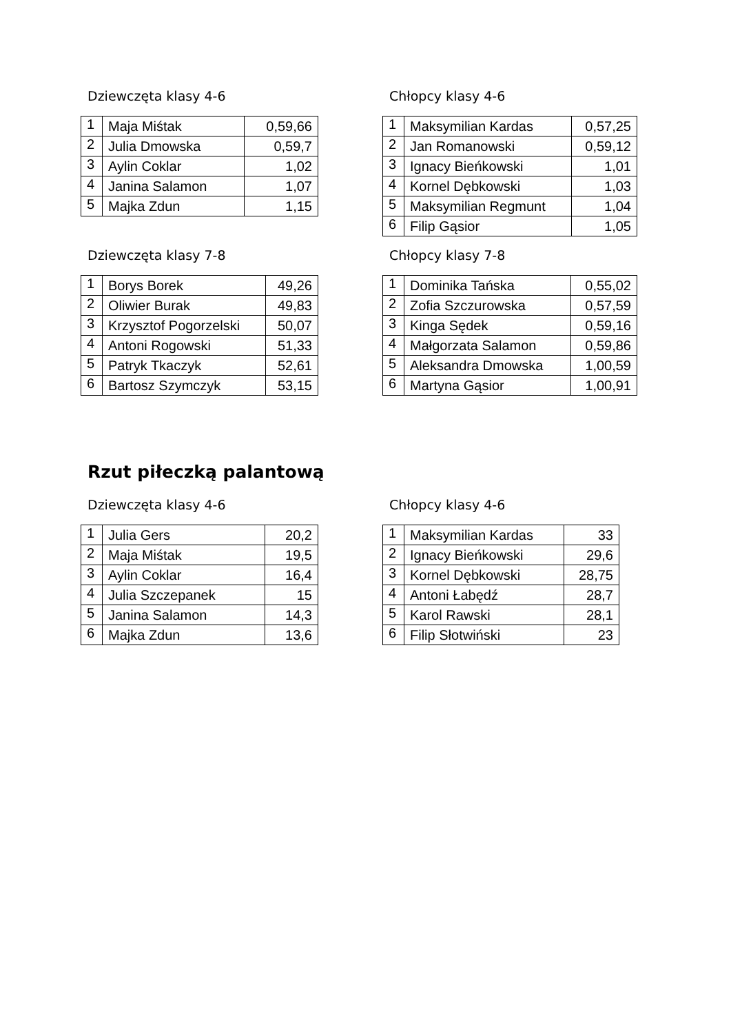Dziewczęta klasy 4-6
| 1 | Maja Miśtak | 0,59,66 |
| 2 | Julia Dmowska | 0,59,7 |
| 3 | Aylin Coklar | 1,02 |
| 4 | Janina Salamon | 1,07 |
| 5 | Majka Zdun | 1,15 |
Chłopcy klasy 4-6
| 1 | Maksymilian Kardas | 0,57,25 |
| 2 | Jan Romanowski | 0,59,12 |
| 3 | Ignacy Bieńkowski | 1,01 |
| 4 | Kornel Dębkowski | 1,03 |
| 5 | Maksymilian Regmunt | 1,04 |
| 6 | Filip Gąsior | 1,05 |
Dziewczęta klasy 7-8
| 1 | Borys Borek | 49,26 |
| 2 | Oliwier Burak | 49,83 |
| 3 | Krzysztof Pogorzelski | 50,07 |
| 4 | Antoni Rogowski | 51,33 |
| 5 | Patryk Tkaczyk | 52,61 |
| 6 | Bartosz Szymczyk | 53,15 |
Chłopcy klasy 7-8
| 1 | Dominika Tańska | 0,55,02 |
| 2 | Zofia Szczurowska | 0,57,59 |
| 3 | Kinga Sędek | 0,59,16 |
| 4 | Małgorzata Salamon | 0,59,86 |
| 5 | Aleksandra Dmowska | 1,00,59 |
| 6 | Martyna Gąsior | 1,00,91 |
Rzut piłeczką palantową
Dziewczęta klasy 4-6
| 1 | Julia Gers | 20,2 |
| 2 | Maja Miśtak | 19,5 |
| 3 | Aylin Coklar | 16,4 |
| 4 | Julia Szczepanek | 15 |
| 5 | Janina Salamon | 14,3 |
| 6 | Majka Zdun | 13,6 |
Chłopcy klasy 4-6
| 1 | Maksymilian Kardas | 33 |
| 2 | Ignacy Bieńkowski | 29,6 |
| 3 | Kornel Dębkowski | 28,75 |
| 4 | Antoni Łabędź | 28,7 |
| 5 | Karol Rawski | 28,1 |
| 6 | Filip Słotwiński | 23 |